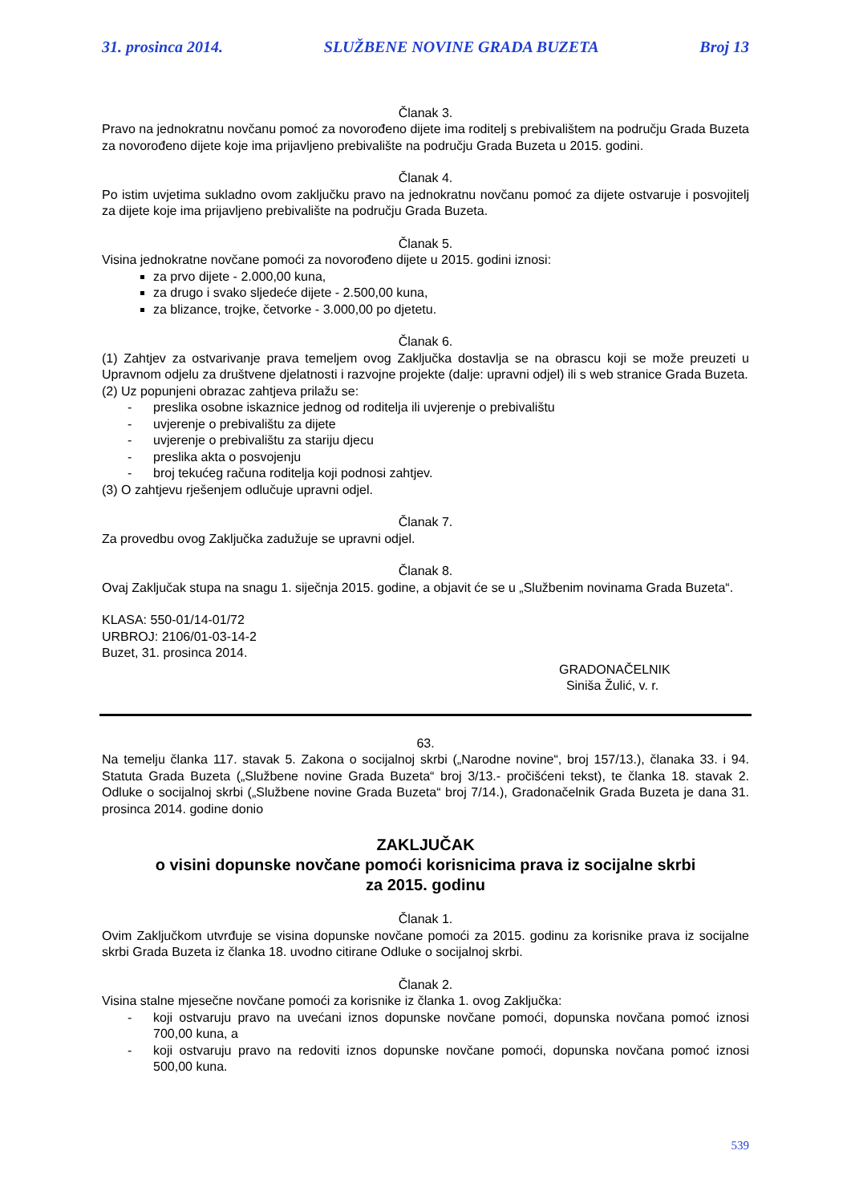31. prosinca 2014. SLUŽBENE NOVINE GRADA BUZETA Broj 13
Članak 3.
Pravo na jednokratnu novčanu pomoć za novorođeno dijete ima roditelj s prebivalištem na području Grada Buzeta za novorođeno dijete koje ima prijavljeno prebivalište na području Grada Buzeta u 2015. godini.
Članak 4.
Po istim uvjetima sukladno ovom zaključku pravo na jednokratnu novčanu pomoć za dijete ostvaruje i posvojitelj za dijete koje ima prijavljeno prebivalište na području Grada Buzeta.
Članak 5.
Visina jednokratne novčane pomoći za novorođeno dijete u 2015. godini iznosi:
za prvo dijete - 2.000,00 kuna,
za drugo i svako sljedeće dijete - 2.500,00 kuna,
za blizance, trojke, četvorke - 3.000,00 po djetetu.
Članak 6.
(1) Zahtjev za ostvarivanje prava temeljem ovog Zaključka dostavlja se na obrascu koji se može preuzeti u Upravnom odjelu za društvene djelatnosti i razvojne projekte (dalje: upravni odjel) ili s web stranice Grada Buzeta.
(2) Uz popunjeni obrazac zahtjeva prilažu se:
- preslika osobne iskaznice jednog od roditelja ili uvjerenje o prebivalištu
- uvjerenje o prebivalištu za dijete
- uvjerenje o prebivalištu za stariju djecu
- preslika akta o posvojenju
- broj tekućeg računa roditelja koji podnosi zahtjev.
(3) O zahtjevu rješenjem odlučuje upravni odjel.
Članak 7.
Za provedbu ovog Zaključka zadužuje se upravni odjel.
Članak 8.
Ovaj Zaključak stupa na snagu 1. siječnja 2015. godine, a objavit će se u „Službenim novinama Grada Buzeta“.
KLASA: 550-01/14-01/72
URBROJ: 2106/01-03-14-2
Buzet, 31. prosinca 2014.
GRADONAČELNIK
Siniša Žulić, v. r.
63.
Na temelju članka 117. stavak 5. Zakona o socijalnoj skrbi („Narodne novine“, broj 157/13.), članaka 33. i 94. Statuta Grada Buzeta („Službene novine Grada Buzeta“ broj 3/13.- pročišćeni tekst), te članka 18. stavak 2. Odluke o socijalnoj skrbi („Službene novine Grada Buzeta“ broj 7/14.), Gradonačelnik Grada Buzeta je dana 31. prosinca 2014. godine donio
ZAKLJUČAK
o visini dopunske novčane pomoći korisnicima prava iz socijalne skrbi
za 2015. godinu
Članak 1.
Ovim Zaključkom utvrđuje se visina dopunske novčane pomoći za 2015. godinu za korisnike prava iz socijalne skrbi Grada Buzeta iz članka 18. uvodno citirane Odluke o socijalnoj skrbi.
Članak 2.
Visina stalne mjesečne novčane pomoći za korisnike iz članka 1. ovog Zaključka:
- koji ostvaruju pravo na uvećani iznos dopunske novčane pomoći, dopunska novčana pomoć iznosi 700,00 kuna, a
- koji ostvaruju pravo na redoviti iznos dopunske novčane pomoći, dopunska novčana pomoć iznosi 500,00 kuna.
539